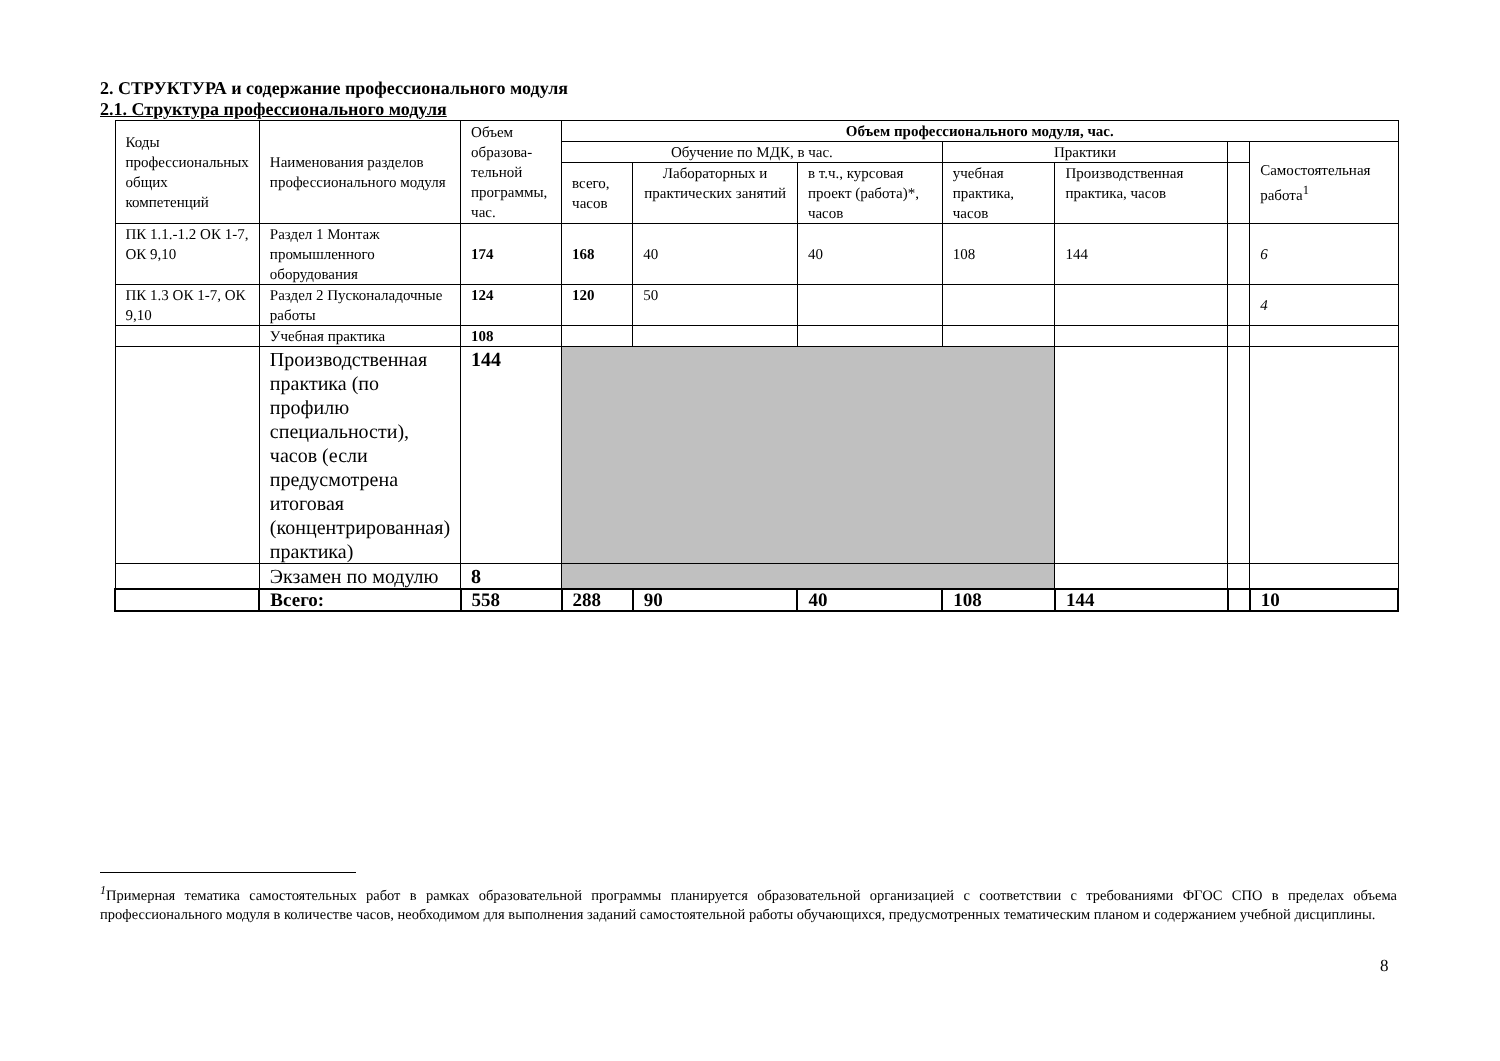2. СТРУКТУРА и содержание профессионального модуля
2.1. Структура профессионального модуля
| Коды профессиональных общих компетенций | Наименования разделов профессионального модуля | Объем образова-тельной программы, час. | Объем профессионального модуля, час. | | | | | | |
| --- | --- | --- | --- | --- | --- | --- | --- | --- | --- |
| | | | Обучение по МДК, в час. | | | Практики | | | Самостоятельная работа<sup>1</sup> |
| | | | всего, часов | Лабораторных и практических занятий | в т.ч., курсовая проект (работа)*, часов | учебная практика, часов | Производственная практика, часов | | |
| ПК 1.1.-1.2 ОК 1-7, ОК 9,10 | Раздел 1 Монтаж промышленного оборудования | 174 | 168 | 40 | 40 | 108 | 144 | | 6 |
| ПК 1.3 ОК 1-7, ОК 9,10 | Раздел 2 Пусконаладочные работы | 124 | 120 | 50 | | | | | 4 |
| | Учебная практика | 108 | | | | | | | |
| | Производственная практика (по профилю специальности), часов (если предусмотрена итоговая (концентрированная) практика) | 144 | | | | | | | |
| | Экзамен по модулю | 8 | | | | | | | |
| | Всего: | 558 | 288 | 90 | 40 | 108 | 144 | | 10 |
<sup>1</sup> Примерная тематика самостоятельных работ в рамках образовательной программы планируется образовательной организацией с соответствии с требованиями ФГОС СПО в пределах объема профессионального модуля в количестве часов, необходимом для выполнения заданий самостоятельной работы обучающихся, предусмотренных тематическим планом и содержанием учебной дисциплины.
8